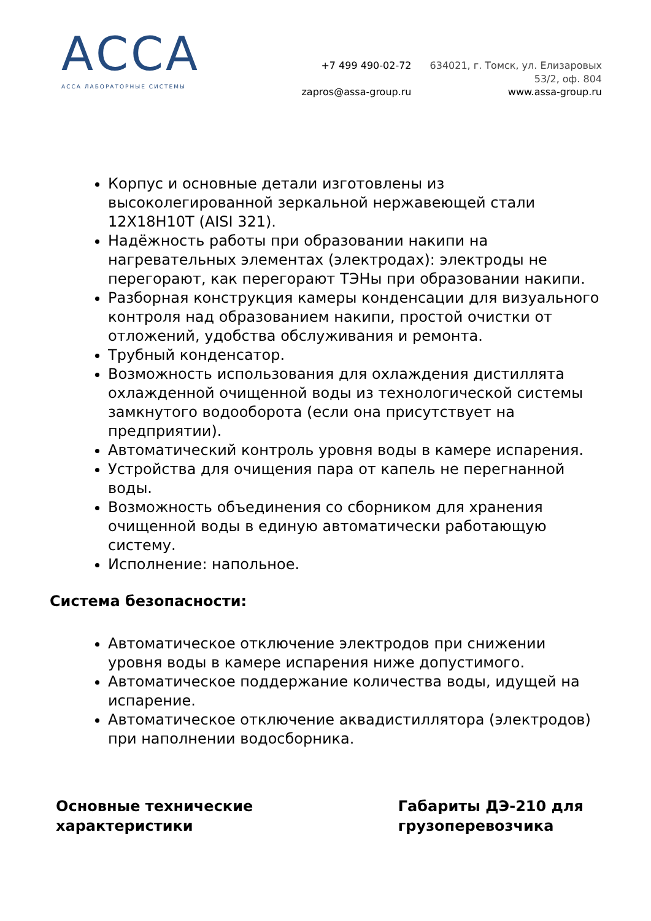АССА
АССА ЛАБОРАТОРНЫЕ СИСТЕМЫ
+7 499 490-02-72
zapros@assa-group.ru
634021, г. Томск, ул. Елизаровых
53/2, оф. 804
www.assa-group.ru
Корпус и основные детали изготовлены из высоколегированной зеркальной нержавеющей стали 12Х18Н10Т (AISI 321).
Надёжность работы при образовании накипи на нагревательных элементах (электродах): электроды не перегорают, как перегорают ТЭНы при образовании накипи.
Разборная конструкция камеры конденсации для визуального контроля над образованием накипи, простой очистки от отложений, удобства обслуживания и ремонта.
Трубный конденсатор.
Возможность использования для охлаждения дистиллята охлажденной очищенной воды из технологической системы замкнутого водооборота (если она присутствует на предприятии).
Автоматический контроль уровня воды в камере испарения.
Устройства для очищения пара от капель не перегнанной воды.
Возможность объединения со сборником для хранения очищенной воды в единую автоматически работающую систему.
Исполнение: напольное.
Система безопасности:
Автоматическое отключение электродов при снижении уровня воды в камере испарения ниже допустимого.
Автоматическое поддержание количества воды, идущей на испарение.
Автоматическое отключение аквадистиллятора (электродов) при наполнении водосборника.
Основные технические
характеристики
Габариты ДЭ-210 для
грузоперевозчика